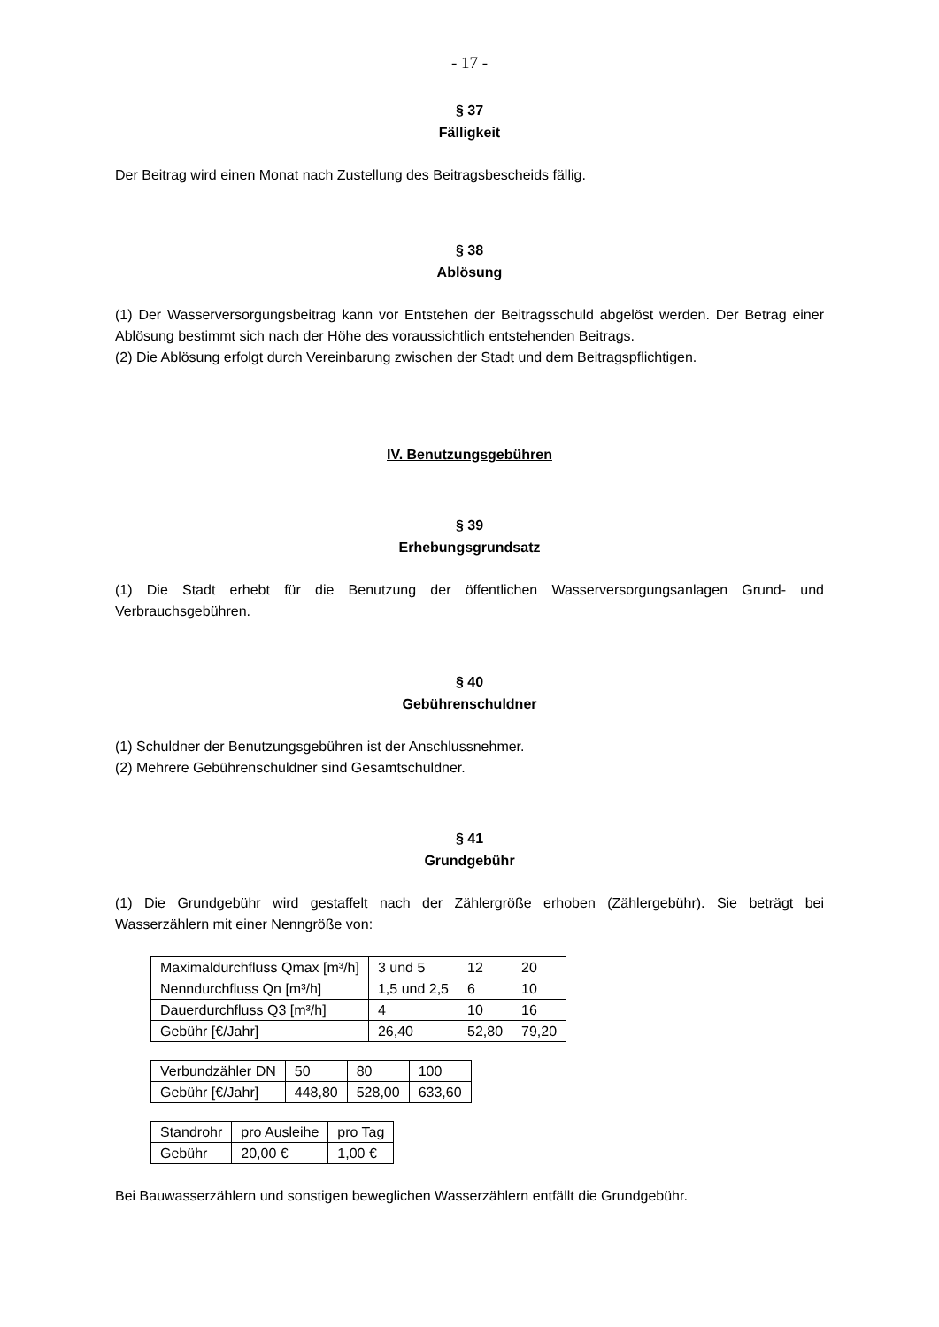- 17 -
§ 37
Fälligkeit
Der Beitrag wird einen Monat nach Zustellung des Beitragsbescheids fällig.
§ 38
Ablösung
(1) Der Wasserversorgungsbeitrag kann vor Entstehen der Beitragsschuld abgelöst werden. Der Betrag einer Ablösung bestimmt sich nach der Höhe des voraussichtlich entstehenden Beitrags.
(2) Die Ablösung erfolgt durch Vereinbarung zwischen der Stadt und dem Beitragspflichtigen.
IV. Benutzungsgebühren
§ 39
Erhebungsgrundsatz
(1) Die Stadt erhebt für die Benutzung der öffentlichen Wasserversorgungsanlagen Grund- und Verbrauchsgebühren.
§ 40
Gebührenschuldner
(1) Schuldner der Benutzungsgebühren ist der Anschlussnehmer.
(2) Mehrere Gebührenschuldner sind Gesamtschuldner.
§ 41
Grundgebühr
(1) Die Grundgebühr wird gestaffelt nach der Zählergröße erhoben (Zählergebühr). Sie beträgt bei Wasserzählern mit einer Nenngröße von:
| Maximaldurchfluss Qmax [m³/h] | 3 und 5 | 12 | 20 |
| Nenndurchfluss Qn [m³/h] | 1,5 und 2,5 | 6 | 10 |
| Dauerdurchfluss Q3 [m³/h] | 4 | 10 | 16 |
| Gebühr [€/Jahr] | 26,40 | 52,80 | 79,20 |
| Verbundzähler DN | 50 | 80 | 100 |
| Gebühr [€/Jahr] | 448,80 | 528,00 | 633,60 |
| Standrohr | pro Ausleihe | pro Tag |
| Gebühr | 20,00 € | 1,00 € |
Bei Bauwasserzählern und sonstigen beweglichen Wasserzählern entfällt die Grundgebühr.